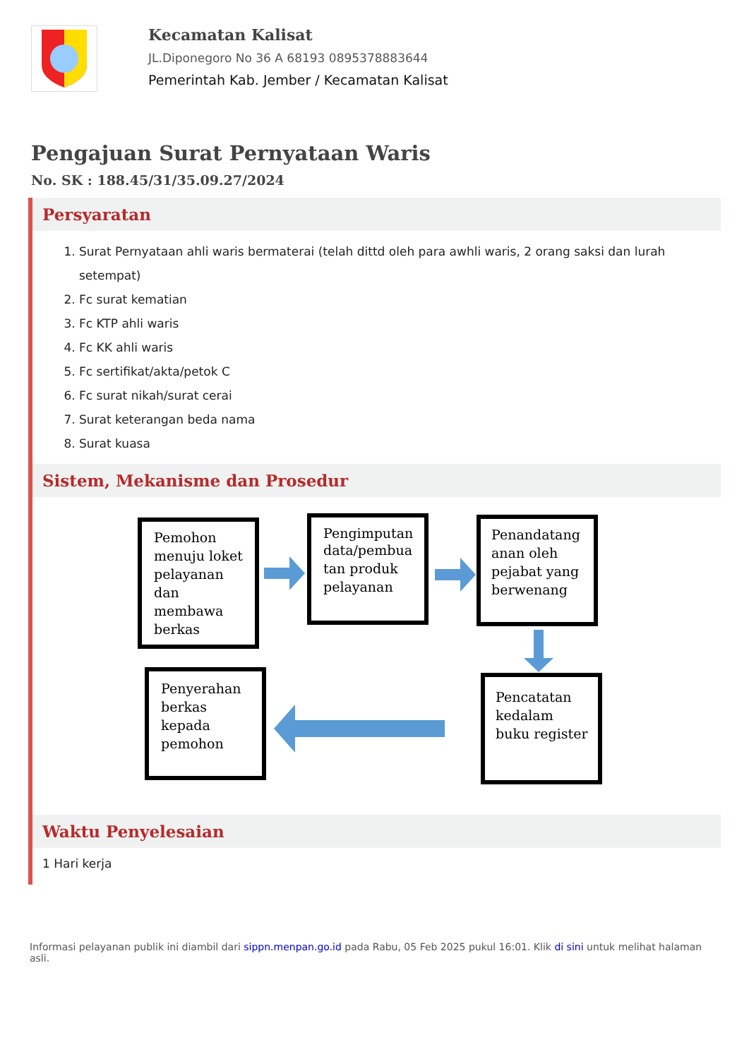Kecamatan Kalisat
JL.Diponegoro No 36 A 68193 0895378883644
Pemerintah Kab. Jember / Kecamatan Kalisat
Pengajuan Surat Pernyataan Waris
No. SK : 188.45/31/35.09.27/2024
Persyaratan
1. Surat Pernyataan ahli waris bermaterai (telah dittd oleh para awhli waris, 2 orang saksi dan lurah setempat)
2. Fc surat kematian
3. Fc KTP ahli waris
4. Fc KK ahli waris
5. Fc sertifikat/akta/petok C
6. Fc surat nikah/surat cerai
7. Surat keterangan beda nama
8. Surat kuasa
Sistem, Mekanisme dan Prosedur
Pemohon
menuju loket
pelayanan
dan
membawa
berkas
Pengimputan
data/pembua
tan produk
pelayanan
Penandatang
anan oleh
pejabat yang
berwenang
Pencatatan
kedalam
buku register
Penyerahan
berkas
kepada
pemohon
Waktu Penyelesaian
1 Hari kerja
Informasi pelayanan publik ini diambil dari sippn.menpan.go.id pada Rabu, 05 Feb 2025 pukul 16:01. Klik di sini untuk melihat halaman asli.